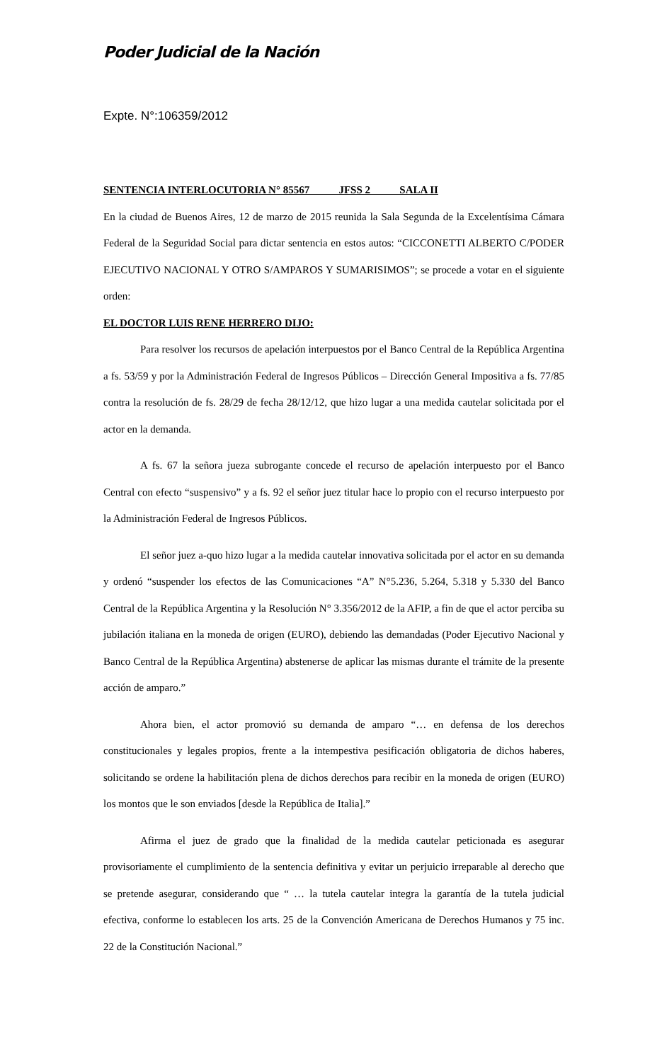Poder Judicial de la Nación
Expte. N°:106359/2012
SENTENCIA INTERLOCUTORIA N° 85567 JFSS 2 SALA II
En la ciudad de Buenos Aires, 12 de marzo de 2015 reunida la Sala Segunda de la Excelentísima Cámara Federal de la Seguridad Social para dictar sentencia en estos autos: “CICCONETTI ALBERTO C/PODER EJECUTIVO NACIONAL Y OTRO S/AMPAROS Y SUMARISIMOS”; se procede a votar en el siguiente orden:
EL DOCTOR LUIS RENE HERRERO DIJO:
Para resolver los recursos de apelación interpuestos por el Banco Central de la República Argentina a fs. 53/59 y por la Administración Federal de Ingresos Públicos – Dirección General Impositiva a fs. 77/85 contra la resolución de fs. 28/29 de fecha 28/12/12, que hizo lugar a una medida cautelar solicitada por el actor en la demanda.
A fs. 67 la señora jueza subrogante concede el recurso de apelación interpuesto por el Banco Central con efecto “suspensivo” y a fs. 92 el señor juez titular hace lo propio con el recurso interpuesto por la Administración Federal de Ingresos Públicos.
El señor juez a-quo hizo lugar a la medida cautelar innovativa solicitada por el actor en su demanda y ordenó “suspender los efectos de las Comunicaciones “A” N°5.236, 5.264, 5.318 y 5.330 del Banco Central de la República Argentina y la Resolución N° 3.356/2012 de la AFIP, a fin de que el actor perciba su jubilación italiana en la moneda de origen (EURO), debiendo las demandadas (Poder Ejecutivo Nacional y Banco Central de la República Argentina) abstenerse de aplicar las mismas durante el trámite de la presente acción de amparo.”
Ahora bien, el actor promovió su demanda de amparo “… en defensa de los derechos constitucionales y legales propios, frente a la intempestiva pesificación obligatoria de dichos haberes, solicitando se ordene la habilitación plena de dichos derechos para recibir en la moneda de origen (EURO) los montos que le son enviados [desde la República de Italia].”
Afirma el juez de grado que la finalidad de la medida cautelar peticionada es asegurar provisoriamente el cumplimiento de la sentencia definitiva y evitar un perjuicio irreparable al derecho que se pretende asegurar, considerando que “ … la tutela cautelar integra la garantía de la tutela judicial efectiva, conforme lo establecen los arts. 25 de la Convención Americana de Derechos Humanos y 75 inc. 22 de la Constitución Nacional.”